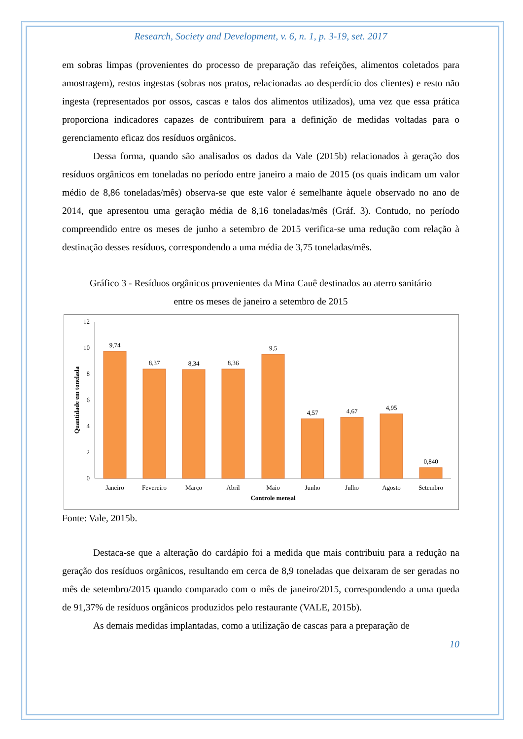Research, Society and Development, v. 6, n. 1, p. 3-19, set. 2017
em sobras limpas (provenientes do processo de preparação das refeições, alimentos coletados para amostragem), restos ingestas (sobras nos pratos, relacionadas ao desperdício dos clientes) e resto não ingesta (representados por ossos, cascas e talos dos alimentos utilizados), uma vez que essa prática proporciona indicadores capazes de contribuírem para a definição de medidas voltadas para o gerenciamento eficaz dos resíduos orgânicos.
Dessa forma, quando são analisados os dados da Vale (2015b) relacionados à geração dos resíduos orgânicos em toneladas no período entre janeiro a maio de 2015 (os quais indicam um valor médio de 8,86 toneladas/mês) observa-se que este valor é semelhante àquele observado no ano de 2014, que apresentou uma geração média de 8,16 toneladas/mês (Gráf. 3). Contudo, no período compreendido entre os meses de junho a setembro de 2015 verifica-se uma redução com relação à destinação desses resíduos, correspondendo a uma média de 3,75 toneladas/mês.
Gráfico 3 - Resíduos orgânicos provenientes da Mina Cauê destinados ao aterro sanitário
entre os meses de janeiro a setembro de 2015
0
2
4
6
8
10
12
Quantidade em tonelada
9,74
8,37
8,34
8,36
9,5
4,57
4,67
4,95
0,840
Janeiro
Fevereiro
Março
Abril
Maio
Junho
Julho
Agosto
Setembro
Controle mensal
Fonte: Vale, 2015b.
Destaca-se que a alteração do cardápio foi a medida que mais contribuiu para a redução na geração dos resíduos orgânicos, resultando em cerca de 8,9 toneladas que deixaram de ser geradas no mês de setembro/2015 quando comparado com o mês de janeiro/2015, correspondendo a uma queda de 91,37% de resíduos orgânicos produzidos pelo restaurante (VALE, 2015b).
As demais medidas implantadas, como a utilização de cascas para a preparação de
10